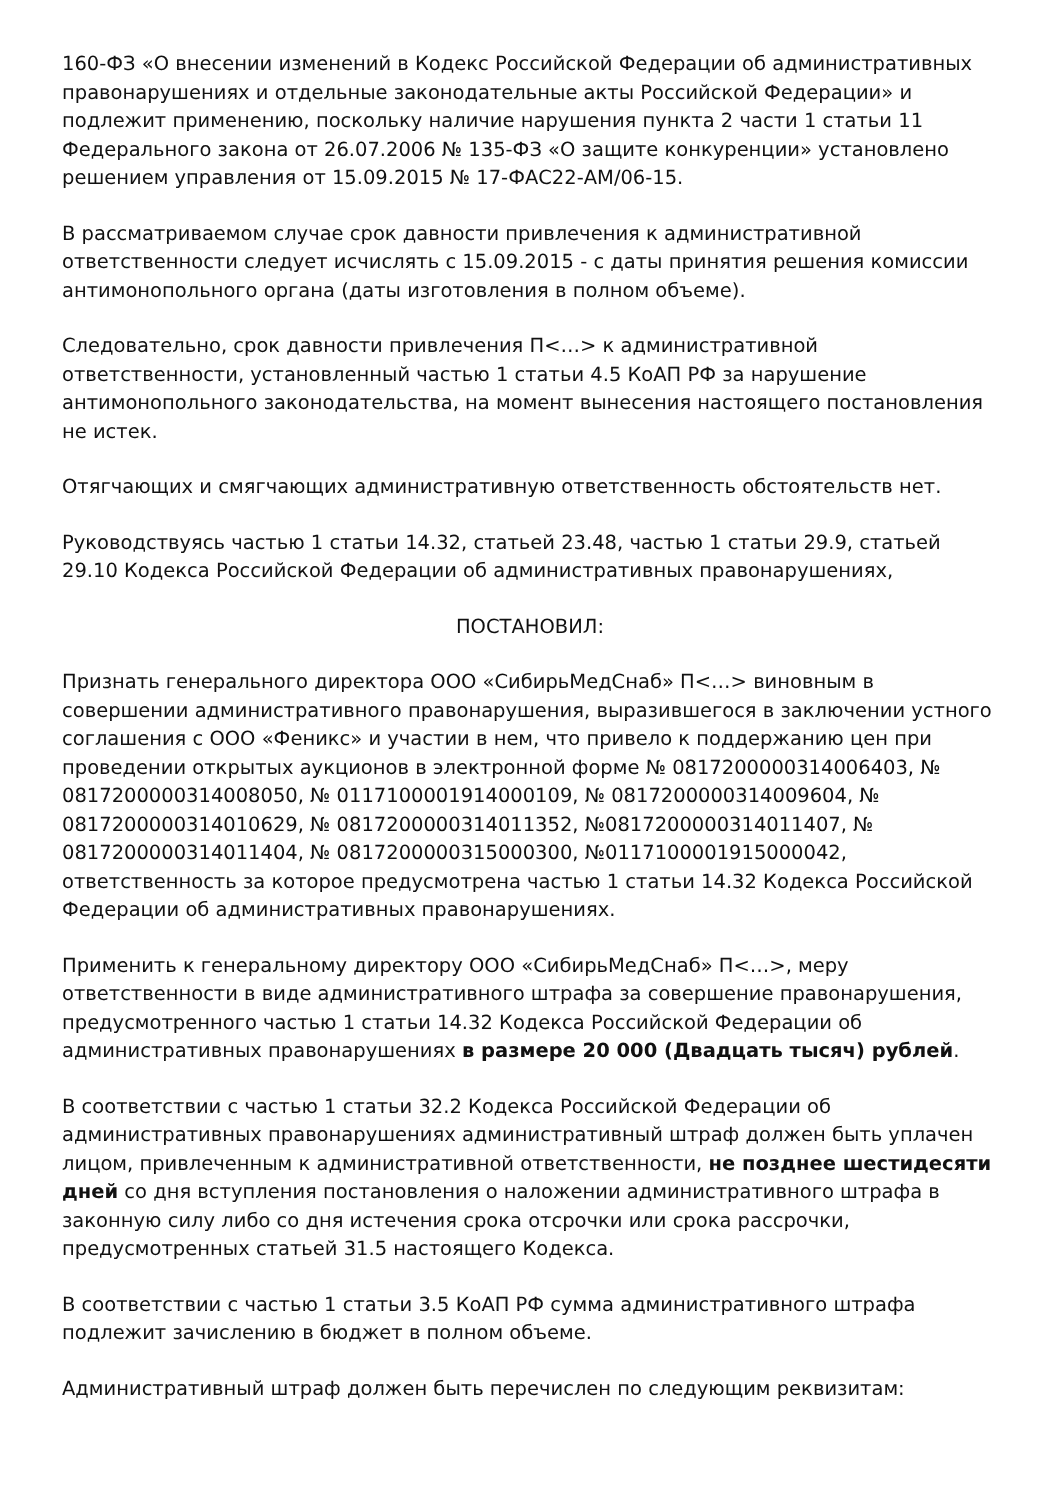160-ФЗ «О внесении изменений в Кодекс Российской Федерации об административных правонарушениях и отдельные законодательные акты Российской Федерации» и подлежит применению, поскольку наличие нарушения пункта 2 части 1 статьи 11 Федерального закона от 26.07.2006 № 135-ФЗ «О защите конкуренции» установлено решением управления от 15.09.2015 № 17-ФАС22-АМ/06-15.
В рассматриваемом случае срок давности привлечения к административной ответственности следует исчислять с 15.09.2015 - с даты принятия решения комиссии антимонопольного органа (даты изготовления в полном объеме).
Следовательно, срок давности привлечения П<…> к административной ответственности, установленный частью 1 статьи 4.5 КоАП РФ за нарушение антимонопольного законодательства, на момент вынесения настоящего постановления не истек.
Отягчающих и смягчающих административную ответственность обстоятельств нет.
Руководствуясь частью 1 статьи 14.32, статьей 23.48, частью 1 статьи 29.9, статьей 29.10 Кодекса Российской Федерации об административных правонарушениях,
ПОСТАНОВИЛ:
Признать генерального директора ООО «СибирьМедСнаб» П<…> виновным в совершении административного правонарушения, выразившегося в заключении устного соглашения с ООО «Феникс» и участии в нем, что привело к поддержанию цен при проведении открытых аукционов в электронной форме № 0817200000314006403, № 0817200000314008050, № 0117100001914000109, № 0817200000314009604, № 0817200000314010629, № 0817200000314011352, №0817200000314011407, № 0817200000314011404, № 0817200000315000300, №0117100001915000042, ответственность за которое предусмотрена частью 1 статьи 14.32 Кодекса Российской Федерации об административных правонарушениях.
Применить к генеральному директору ООО «СибирьМедСнаб» П<…>, меру ответственности в виде административного штрафа за совершение правонарушения, предусмотренного частью 1 статьи 14.32 Кодекса Российской Федерации об административных правонарушениях в размере 20 000 (Двадцать тысяч) рублей.
В соответствии с частью 1 статьи 32.2 Кодекса Российской Федерации об административных правонарушениях административный штраф должен быть уплачен лицом, привлеченным к административной ответственности, не позднее шестидесяти дней со дня вступления постановления о наложении административного штрафа в законную силу либо со дня истечения срока отсрочки или срока рассрочки, предусмотренных статьей 31.5 настоящего Кодекса.
В соответствии с частью 1 статьи 3.5 КоАП РФ сумма административного штрафа подлежит зачислению в бюджет в полном объеме.
Административный штраф должен быть перечислен по следующим реквизитам: